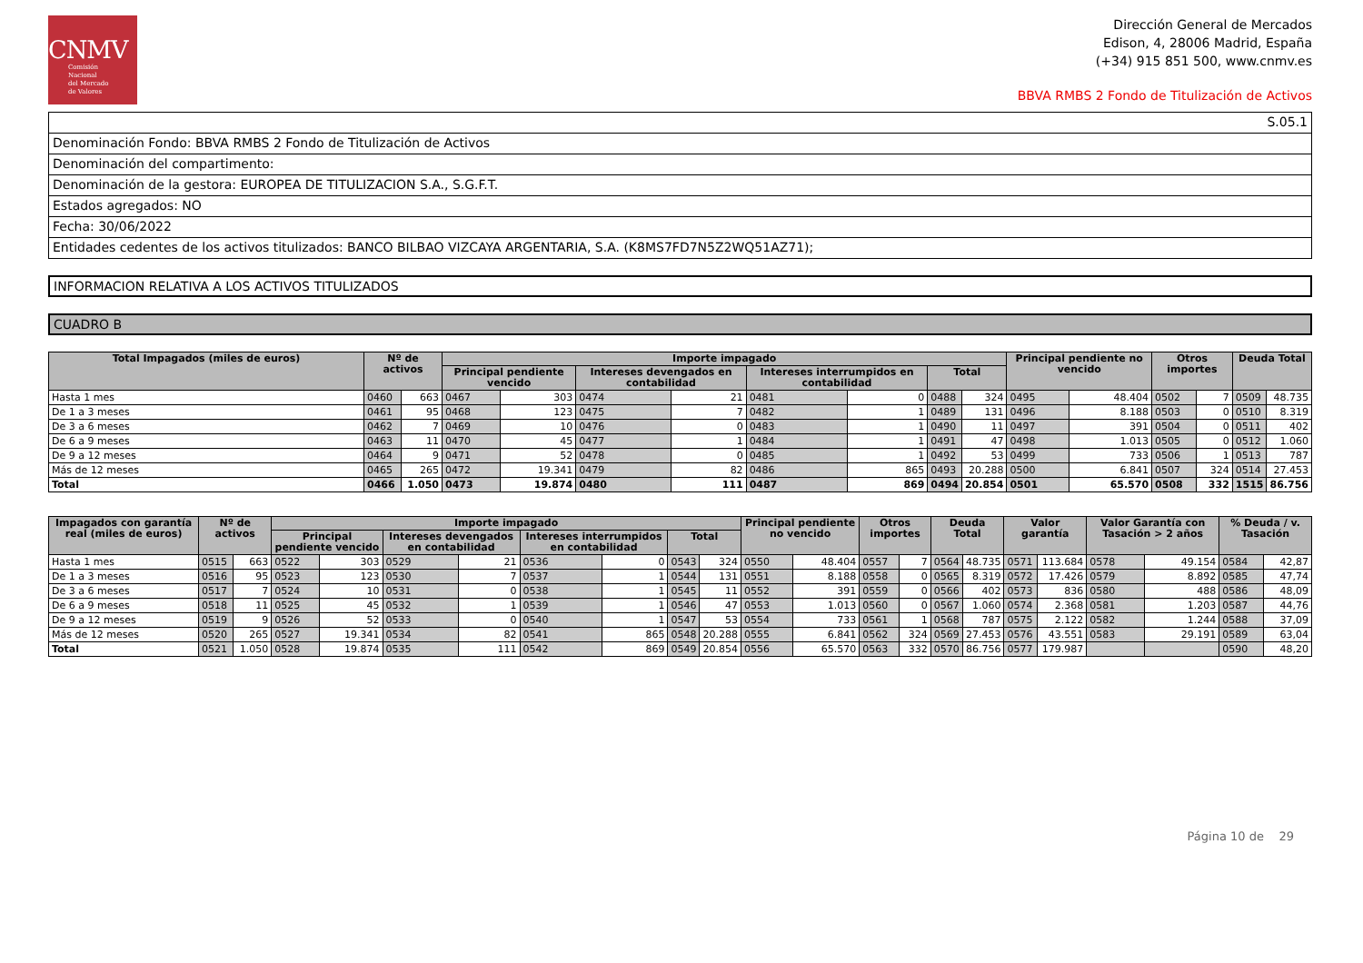CNMV
Comisión
Nacional
del Mercado
de Valores
Dirección General de Mercados
Edison, 4, 28006 Madrid, España
(+34) 915 851 500, www.cnmv.es
BBVA RMBS 2 Fondo de Titulización de Activos
S.05.1
Denominación Fondo: BBVA RMBS 2 Fondo de Titulización de Activos
Denominación del compartimento:
Denominación de la gestora: EUROPEA DE TITULIZACION S.A., S.G.F.T.
Estados agregados: NO
Fecha: 30/06/2022
Entidades cedentes de los activos titulizados: BANCO BILBAO VIZCAYA ARGENTARIA, S.A. (K8MS7FD7N5Z2WQ51AZ71);
INFORMACION RELATIVA A LOS ACTIVOS TITULIZADOS
CUADRO B
| Total Impagados (miles de euros) | Nº de activos | | Importe impagado | | | | | | | | Principal pendiente no vencido | | Otros importes | | Deuda Total | |
| --- | --- | --- | --- | --- | --- | --- | --- | --- | --- | --- | --- | --- | --- | --- | --- | --- |
| | | | Principal pendiente vencido | | Intereses devengados en contabilidad | | Intereses interrumpidos en contabilidad | | Total | | | | | | | |
| Hasta 1 mes | 0460 | 663 | 0467 | 303 | 0474 | 21 | 0481 | 0 | 0488 | 324 | 0495 | 48.404 | 0502 | 7 | 0509 | 48.735 |
| De 1 a 3 meses | 0461 | 95 | 0468 | 123 | 0475 | 7 | 0482 | 1 | 0489 | 131 | 0496 | 8.188 | 0503 | 0 | 0510 | 8.319 |
| De 3 a 6 meses | 0462 | 7 | 0469 | 10 | 0476 | 0 | 0483 | 1 | 0490 | 11 | 0497 | 391 | 0504 | 0 | 0511 | 402 |
| De 6 a 9 meses | 0463 | 11 | 0470 | 45 | 0477 | 1 | 0484 | 1 | 0491 | 47 | 0498 | 1.013 | 0505 | 0 | 0512 | 1.060 |
| De 9 a 12 meses | 0464 | 9 | 0471 | 52 | 0478 | 0 | 0485 | 1 | 0492 | 53 | 0499 | 733 | 0506 | 1 | 0513 | 787 |
| Más de 12 meses | 0465 | 265 | 0472 | 19.341 | 0479 | 82 | 0486 | 865 | 0493 | 20.288 | 0500 | 6.841 | 0507 | 324 | 0514 | 27.453 |
| Total | 0466 | 1.050 | 0473 | 19.874 | 0480 | 111 | 0487 | 869 | 0494 | 20.854 | 0501 | 65.570 | 0508 | 332 | 1515 | 86.756 |
| Impagados con garantía real (miles de euros) | Nº de activos | | Importe impagado | | | | | | | | Principal pendiente no vencido | | Otros importes | | Deuda Total | | Valor garantía | | Valor Garantía con Tasación > 2 años | | % Deuda / v. Tasación | |
| --- | --- | --- | --- | --- | --- | --- | --- | --- | --- | --- | --- | --- | --- | --- | --- | --- | --- | --- | --- | --- | --- | --- |
| | | | Principal pendiente vencido | | Intereses devengados en contabilidad | | Intereses interrumpidos en contabilidad | | Total | | | | | | | | | | | | | |
| Hasta 1 mes | 0515 | 663 | 0522 | 303 | 0529 | 21 | 0536 | 0 | 0543 | 324 | 0550 | 48.404 | 0557 | 7 | 0564 | 48.735 | 0571 | 113.684 | 0578 | 49.154 | 0584 | 42,87 |
| De 1 a 3 meses | 0516 | 95 | 0523 | 123 | 0530 | 7 | 0537 | 1 | 0544 | 131 | 0551 | 8.188 | 0558 | 0 | 0565 | 8.319 | 0572 | 17.426 | 0579 | 8.892 | 0585 | 47,74 |
| De 3 a 6 meses | 0517 | 7 | 0524 | 10 | 0531 | 0 | 0538 | 1 | 0545 | 11 | 0552 | 391 | 0559 | 0 | 0566 | 402 | 0573 | 836 | 0580 | 488 | 0586 | 48,09 |
| De 6 a 9 meses | 0518 | 11 | 0525 | 45 | 0532 | 1 | 0539 | 1 | 0546 | 47 | 0553 | 1.013 | 0560 | 0 | 0567 | 1.060 | 0574 | 2.368 | 0581 | 1.203 | 0587 | 44,76 |
| De 9 a 12 meses | 0519 | 9 | 0526 | 52 | 0533 | 0 | 0540 | 1 | 0547 | 53 | 0554 | 733 | 0561 | 1 | 0568 | 787 | 0575 | 2.122 | 0582 | 1.244 | 0588 | 37,09 |
| Más de 12 meses | 0520 | 265 | 0527 | 19.341 | 0534 | 82 | 0541 | 865 | 0548 | 20.288 | 0555 | 6.841 | 0562 | 324 | 0569 | 27.453 | 0576 | 43.551 | 0583 | 29.191 | 0589 | 63,04 |
| Total | 0521 | 1.050 | 0528 | 19.874 | 0535 | 111 | 0542 | 869 | 0549 | 20.854 | 0556 | 65.570 | 0563 | 332 | 0570 | 86.756 | 0577 | 179.987 | | | 0590 | 48,20 |
Página 10 de 29